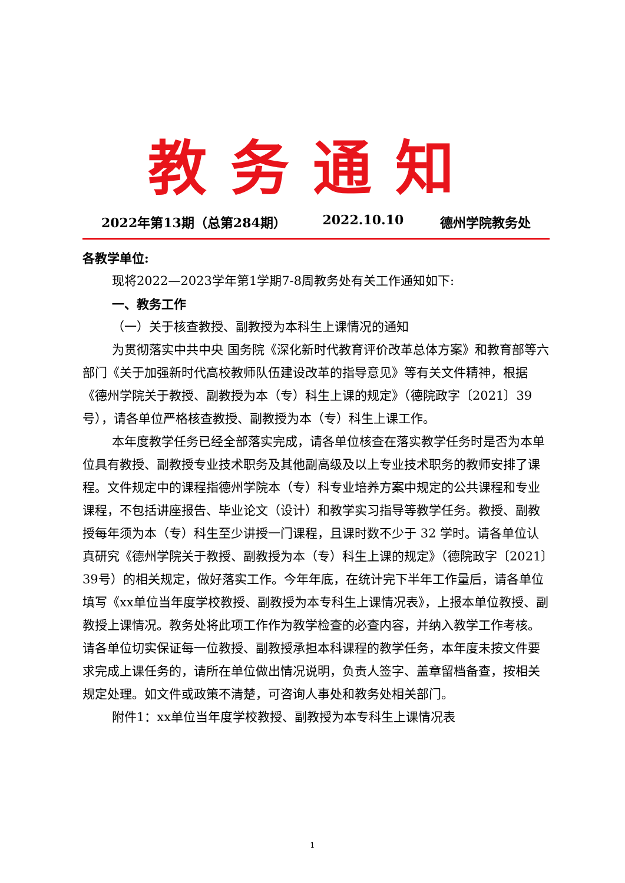教务通知
2022年第13期（总第284期） 2022.10.10 德州学院教务处
各教学单位:
现将2022—2023学年第1学期7-8周教务处有关工作通知如下:
一、教务工作
（一）关于核查教授、副教授为本科生上课情况的通知
为贯彻落实中共中央 国务院《深化新时代教育评价改革总体方案》和教育部等六部门《关于加强新时代高校教师队伍建设改革的指导意见》等有关文件精神，根据《德州学院关于教授、副教授为本（专）科生上课的规定》（德院政字〔2021〕39号），请各单位严格核查教授、副教授为本（专）科生上课工作。
本年度教学任务已经全部落实完成，请各单位核查在落实教学任务时是否为本单位具有教授、副教授专业技术职务及其他副高级及以上专业技术职务的教师安排了课程。文件规定中的课程指德州学院本（专）科专业培养方案中规定的公共课程和专业课程，不包括讲座报告、毕业论文（设计）和教学实习指导等教学任务。教授、副教授每年须为本（专）科生至少讲授一门课程，且课时数不少于 32 学时。请各单位认真研究《德州学院关于教授、副教授为本（专）科生上课的规定》（德院政字〔2021〕39号）的相关规定，做好落实工作。今年年底，在统计完下半年工作量后，请各单位填写《xx单位当年度学校教授、副教授为本专科生上课情况表》，上报本单位教授、副教授上课情况。教务处将此项工作作为教学检查的必查内容，并纳入教学工作考核。请各单位切实保证每一位教授、副教授承担本科课程的教学任务，本年度未按文件要求完成上课任务的，请所在单位做出情况说明，负责人签字、盖章留档备查，按相关规定处理。如文件或政策不清楚，可咨询人事处和教务处相关部门。
附件1：xx单位当年度学校教授、副教授为本专科生上课情况表
1